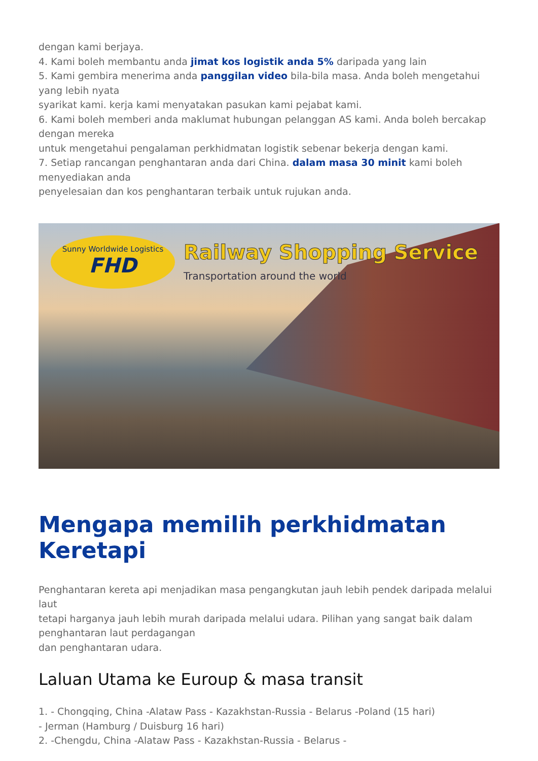dengan kami berjaya.
4. Kami boleh membantu anda jimat kos logistik anda 5% daripada yang lain
5. Kami gembira menerima anda panggilan video bila-bila masa. Anda boleh mengetahui yang lebih nyata
syarikat kami. kerja kami menyatakan pasukan kami pejabat kami.
6. Kami boleh memberi anda maklumat hubungan pelanggan AS kami. Anda boleh bercakap dengan mereka
untuk mengetahui pengalaman perkhidmatan logistik sebenar bekerja dengan kami.
7. Setiap rancangan penghantaran anda dari China. dalam masa 30 minit kami boleh menyediakan anda
penyelesaian dan kos penghantaran terbaik untuk rujukan anda.
Sunny Worldwide Logistics
FHD
Railway Shopping Service
Transportation around the world
Mengapa memilih perkhidmatan Keretapi
Penghantaran kereta api menjadikan masa pengangkutan jauh lebih pendek daripada melalui laut
tetapi harganya jauh lebih murah daripada melalui udara. Pilihan yang sangat baik dalam penghantaran laut perdagangan
dan penghantaran udara.
Laluan Utama ke Euroup & masa transit
1. - Chongqing, China -Alataw Pass - Kazakhstan-Russia - Belarus -Poland (15 hari)
- Jerman (Hamburg / Duisburg 16 hari)
2. -Chengdu, China -Alataw Pass - Kazakhstan-Russia - Belarus -